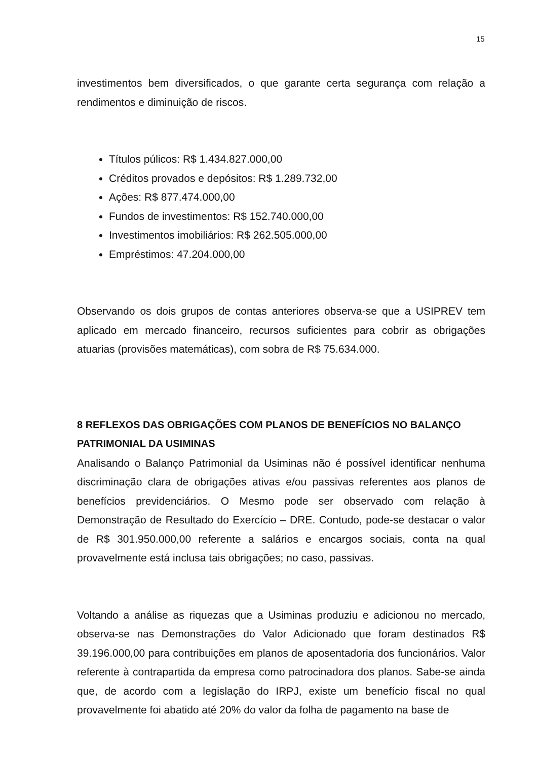15
investimentos bem diversificados, o que garante certa segurança com relação a rendimentos e diminuição de riscos.
Títulos púlicos: R$ 1.434.827.000,00
Créditos provados e depósitos: R$ 1.289.732,00
Ações: R$ 877.474.000,00
Fundos de investimentos: R$ 152.740.000,00
Investimentos imobiliários: R$ 262.505.000,00
Empréstimos: 47.204.000,00
Observando os dois grupos de contas anteriores observa-se que a USIPREV tem aplicado em mercado financeiro, recursos suficientes para cobrir as obrigações atuarias (provisões matemáticas), com sobra de R$ 75.634.000.
8 REFLEXOS DAS OBRIGAÇÕES COM PLANOS DE BENEFÍCIOS NO BALANÇO PATRIMONIAL DA USIMINAS
Analisando o Balanço Patrimonial da Usiminas não é possível identificar nenhuma discriminação clara de obrigações ativas e/ou passivas referentes aos planos de benefícios previdenciários. O Mesmo pode ser observado com relação à Demonstração de Resultado do Exercício – DRE. Contudo, pode-se destacar o valor de R$ 301.950.000,00 referente a salários e encargos sociais, conta na qual provavelmente está inclusa tais obrigações; no caso, passivas.
Voltando a análise as riquezas que a Usiminas produziu e adicionou no mercado, observa-se nas Demonstrações do Valor Adicionado que foram destinados R$ 39.196.000,00 para contribuições em planos de aposentadoria dos funcionários. Valor referente à contrapartida da empresa como patrocinadora dos planos. Sabe-se ainda que, de acordo com a legislação do IRPJ, existe um benefício fiscal no qual provavelmente foi abatido até 20% do valor da folha de pagamento na base de